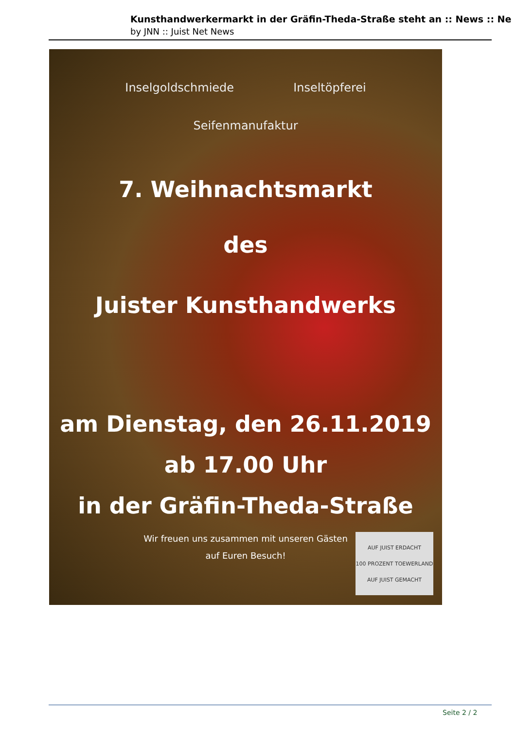Kunsthandwerkermarkt in der Gräfin-Theda-Straße steht an :: News :: Ne
by JNN :: Juist Net News
Inselgoldschmiede Inseltöpferei
Seifenmanufaktur
7. Weihnachtsmarkt
des
Juister Kunsthandwerks
am Dienstag, den 26.11.2019
ab 17.00 Uhr
in der Gräfin-Theda-Straße
Wir freuen uns zusammen mit unseren Gästen
auf Euren Besuch!
AUF JUIST ERDACHT
100 PROZENT TOEWERLAND
AUF JUIST GEMACHT
Seite 2 / 2